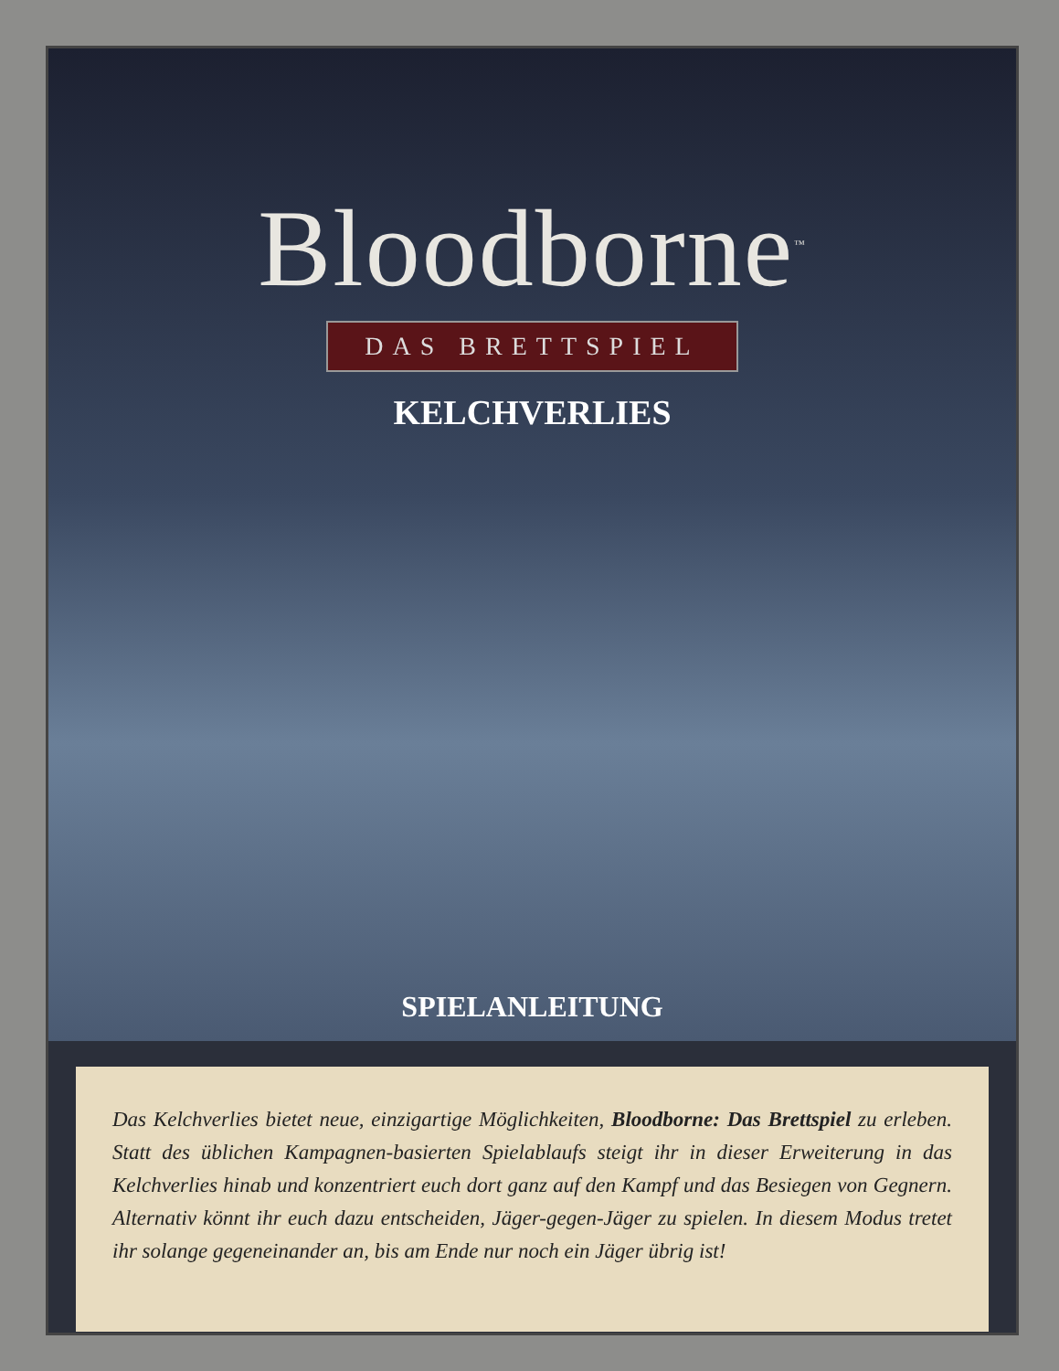Bloodborne<sup>™</sup>
DAS BRETTSPIEL
KELCHVERLIES
SPIELANLEITUNG
Das Kelchverlies bietet neue, einzigartige Möglichkeiten, Bloodborne: Das Brettspiel zu erleben. Statt des üblichen Kampagnen-basierten Spielablaufs steigt ihr in dieser Erweiterung in das Kelchverlies hinab und konzentriert euch dort ganz auf den Kampf und das Besiegen von Gegnern. Alternativ könnt ihr euch dazu entscheiden, Jäger-gegen-Jäger zu spielen. In diesem Modus tretet ihr solange gegeneinander an, bis am Ende nur noch ein Jäger übrig ist!